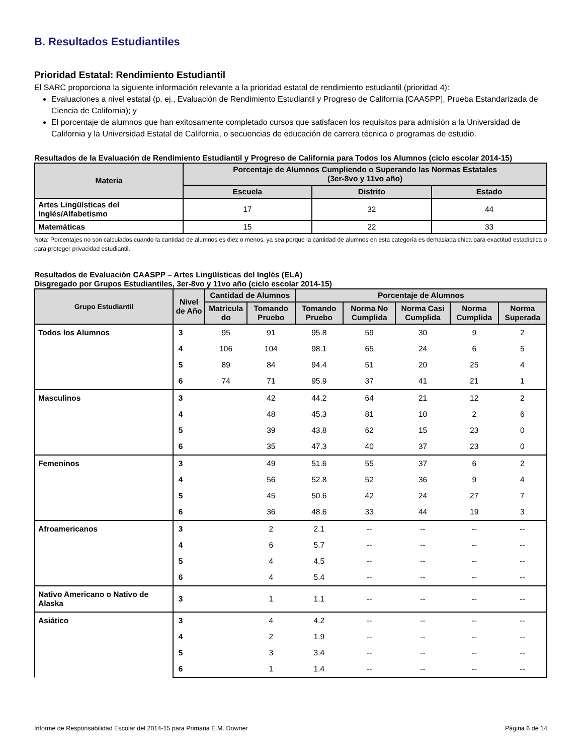B. Resultados Estudiantiles
Prioridad Estatal: Rendimiento Estudiantil
El SARC proporciona la siguiente información relevante a la prioridad estatal de rendimiento estudiantil (prioridad 4):
Evaluaciones a nivel estatal (p. ej., Evaluación de Rendimiento Estudiantil y Progreso de California [CAASPP], Prueba Estandarizada de Ciencia de California); y
El porcentaje de alumnos que han exitosamente completado cursos que satisfacen los requisitos para admisión a la Universidad de California y la Universidad Estatal de California, o secuencias de educación de carrera técnica o programas de estudio.
Resultados de la Evaluación de Rendimiento Estudiantil y Progreso de California para Todos los Alumnos (ciclo escolar 2014-15)
| Materia | Porcentaje de Alumnos Cumpliendo o Superando las Normas Estatales (3er-8vo y 11vo año) | | |
| --- | --- | --- | --- |
| | Escuela | Distrito | Estado |
| Artes Lingüísticas del Inglés/Alfabetismo | 17 | 32 | 44 |
| Matemáticas | 15 | 22 | 33 |
Nota: Porcentajes no son calculados cuando la cantidad de alumnos es diez o menos, ya sea porque la cantidad de alumnos en esta categoría es demasiada chica para exactitud estadística o para proteger privacidad estudiantil.
Resultados de Evaluación CAASPP – Artes Lingüísticas del Inglés (ELA)
Disgregado por Grupos Estudiantiles, 3er-8vo y 11vo año (ciclo escolar 2014-15)
| Grupo Estudiantil | Nivel de Año | Cantidad de Alumnos | | Porcentaje de Alumnos | | | | |
| --- | --- | --- | --- | --- | --- | --- | --- | --- |
| | | Matricula do | Tomando Pruebo | Tomando Pruebo | Norma No Cumplida | Norma Casi Cumplida | Norma Cumplida | Norma Superada |
| Todos los Alumnos | 3 | 95 | 91 | 95.8 | 59 | 30 | 9 | 2 |
| | 4 | 106 | 104 | 98.1 | 65 | 24 | 6 | 5 |
| | 5 | 89 | 84 | 94.4 | 51 | 20 | 25 | 4 |
| | 6 | 74 | 71 | 95.9 | 37 | 41 | 21 | 1 |
| Masculinos | 3 | | 42 | 44.2 | 64 | 21 | 12 | 2 |
| | 4 | | 48 | 45.3 | 81 | 10 | 2 | 6 |
| | 5 | | 39 | 43.8 | 62 | 15 | 23 | 0 |
| | 6 | | 35 | 47.3 | 40 | 37 | 23 | 0 |
| Femeninos | 3 | | 49 | 51.6 | 55 | 37 | 6 | 2 |
| | 4 | | 56 | 52.8 | 52 | 36 | 9 | 4 |
| | 5 | | 45 | 50.6 | 42 | 24 | 27 | 7 |
| | 6 | | 36 | 48.6 | 33 | 44 | 19 | 3 |
| Afroamericanos | 3 | | 2 | 2.1 | -- | -- | -- | -- |
| | 4 | | 6 | 5.7 | -- | -- | -- | -- |
| | 5 | | 4 | 4.5 | -- | -- | -- | -- |
| | 6 | | 4 | 5.4 | -- | -- | -- | -- |
| Nativo Americano o Nativo de Alaska | 3 | | 1 | 1.1 | -- | -- | -- | -- |
| Asiático | 3 | | 4 | 4.2 | -- | -- | -- | -- |
| | 4 | | 2 | 1.9 | -- | -- | -- | -- |
| | 5 | | 3 | 3.4 | -- | -- | -- | -- |
| | 6 | | 1 | 1.4 | -- | -- | -- | -- |
Informe de Responsabilidad Escolar del 2014-15 para Primaria E.M. Downer Página 6 de 14